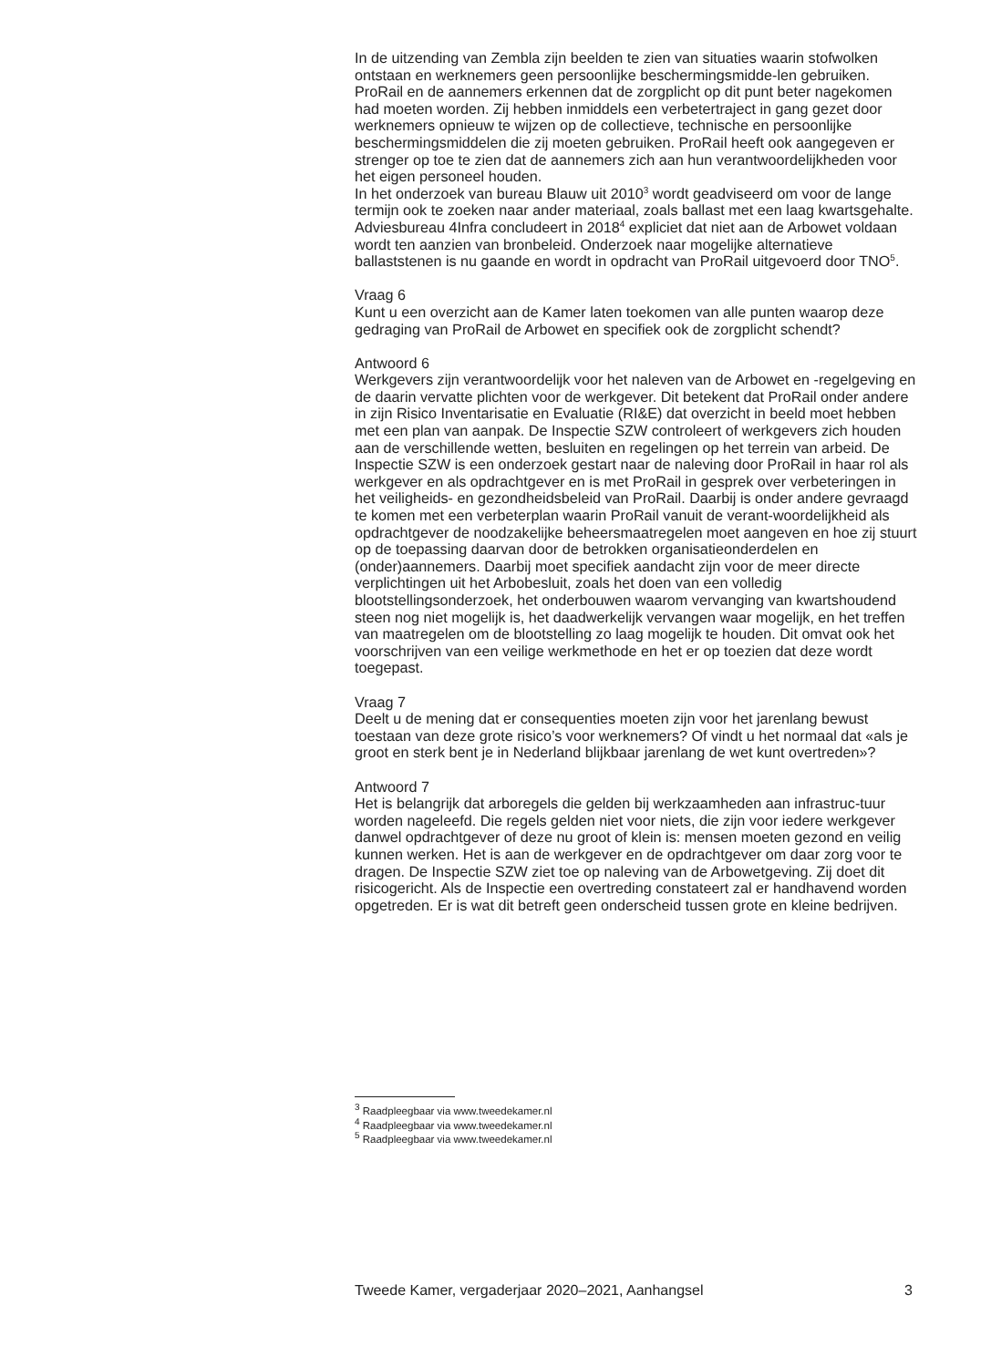In de uitzending van Zembla zijn beelden te zien van situaties waarin stofwolken ontstaan en werknemers geen persoonlijke beschermingsmidde-len gebruiken. ProRail en de aannemers erkennen dat de zorgplicht op dit punt beter nagekomen had moeten worden. Zij hebben inmiddels een verbetertraject in gang gezet door werknemers opnieuw te wijzen op de collectieve, technische en persoonlijke beschermingsmiddelen die zij moeten gebruiken. ProRail heeft ook aangegeven er strenger op toe te zien dat de aannemers zich aan hun verantwoordelijkheden voor het eigen personeel houden.
In het onderzoek van bureau Blauw uit 2010<sup>3</sup> wordt geadviseerd om voor de lange termijn ook te zoeken naar ander materiaal, zoals ballast met een laag kwartsgehalte. Adviesbureau 4Infra concludeert in 2018<sup>4</sup> expliciet dat niet aan de Arbowet voldaan wordt ten aanzien van bronbeleid. Onderzoek naar mogelijke alternatieve ballaststenen is nu gaande en wordt in opdracht van ProRail uitgevoerd door TNO<sup>5</sup>.
Vraag 6
Kunt u een overzicht aan de Kamer laten toekomen van alle punten waarop deze gedraging van ProRail de Arbowet en specifiek ook de zorgplicht schendt?
Antwoord 6
Werkgevers zijn verantwoordelijk voor het naleven van de Arbowet en -regelgeving en de daarin vervatte plichten voor de werkgever. Dit betekent dat ProRail onder andere in zijn Risico Inventarisatie en Evaluatie (RI&E) dat overzicht in beeld moet hebben met een plan van aanpak. De Inspectie SZW controleert of werkgevers zich houden aan de verschillende wetten, besluiten en regelingen op het terrein van arbeid. De Inspectie SZW is een onderzoek gestart naar de naleving door ProRail in haar rol als werkgever en als opdrachtgever en is met ProRail in gesprek over verbeteringen in het veiligheids- en gezondheidsbeleid van ProRail. Daarbij is onder andere gevraagd te komen met een verbeterplan waarin ProRail vanuit de verant-woordelijkheid als opdrachtgever de noodzakelijke beheersmaatregelen moet aangeven en hoe zij stuurt op de toepassing daarvan door de betrokken organisatieonderdelen en (onder)aannemers. Daarbij moet specifiek aandacht zijn voor de meer directe verplichtingen uit het Arbobesluit, zoals het doen van een volledig blootstellingsonderzoek, het onderbouwen waarom vervanging van kwartshoudend steen nog niet mogelijk is, het daadwerkelijk vervangen waar mogelijk, en het treffen van maatregelen om de blootstelling zo laag mogelijk te houden. Dit omvat ook het voorschrijven van een veilige werkmethode en het er op toezien dat deze wordt toegepast.
Vraag 7
Deelt u de mening dat er consequenties moeten zijn voor het jarenlang bewust toestaan van deze grote risico’s voor werknemers? Of vindt u het normaal dat «als je groot en sterk bent je in Nederland blijkbaar jarenlang de wet kunt overtreden»?
Antwoord 7
Het is belangrijk dat arboregels die gelden bij werkzaamheden aan infrastruc-tuur worden nageleefd. Die regels gelden niet voor niets, die zijn voor iedere werkgever danwel opdrachtgever of deze nu groot of klein is: mensen moeten gezond en veilig kunnen werken. Het is aan de werkgever en de opdrachtgever om daar zorg voor te dragen. De Inspectie SZW ziet toe op naleving van de Arbowetgeving. Zij doet dit risicogericht. Als de Inspectie een overtreding constateert zal er handhavend worden opgetreden. Er is wat dit betreft geen onderscheid tussen grote en kleine bedrijven.
<sup>3</sup> Raadpleegbaar via www.tweedekamer.nl
<sup>4</sup> Raadpleegbaar via www.tweedekamer.nl
<sup>5</sup> Raadpleegbaar via www.tweedekamer.nl
Tweede Kamer, vergaderjaar 2020–2021, Aanhangsel 3